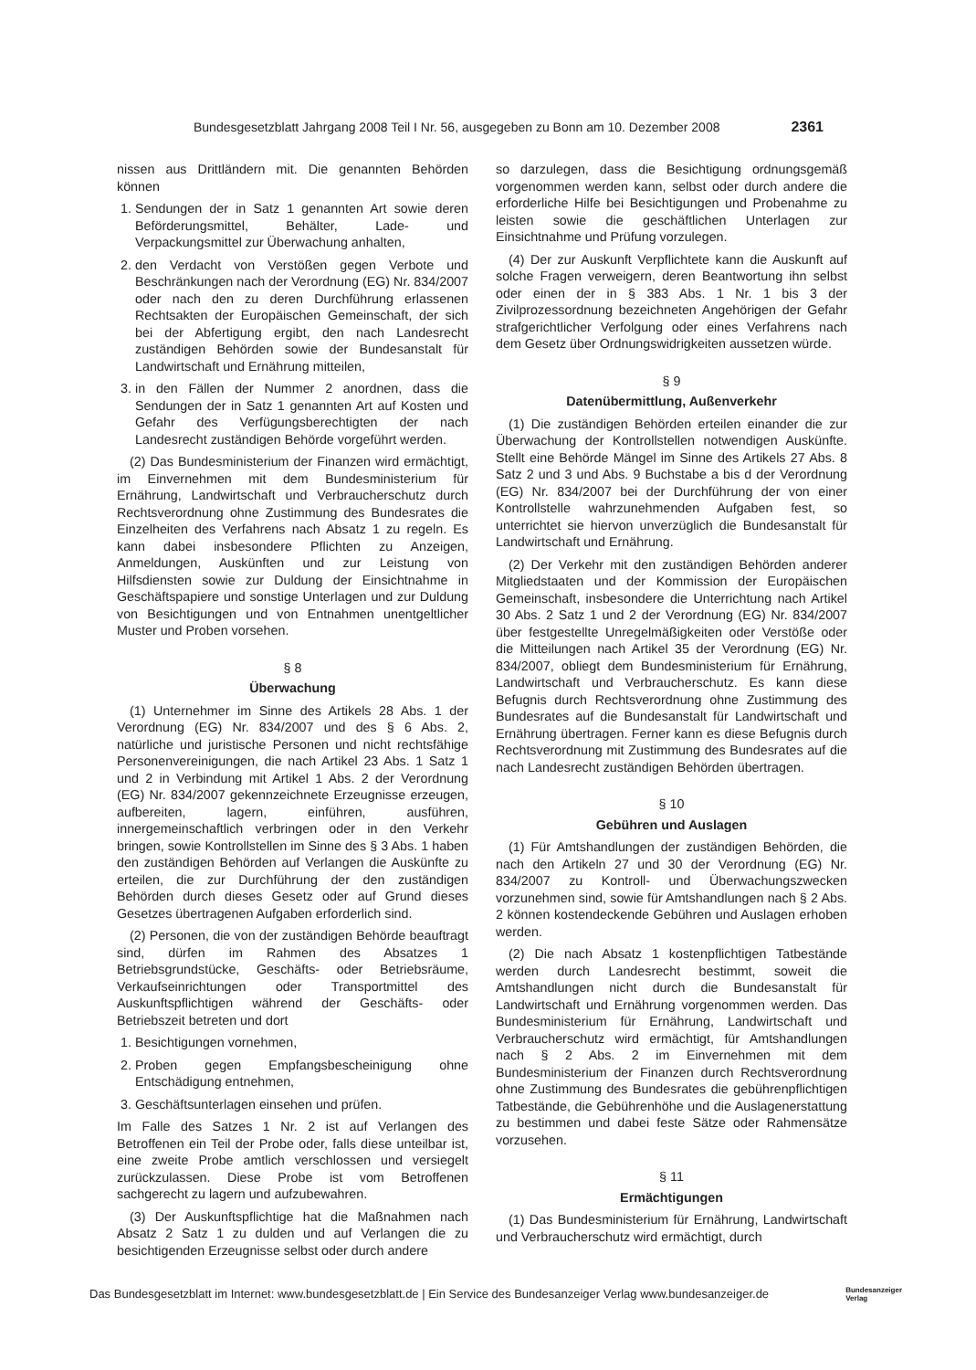Bundesgesetzblatt Jahrgang 2008 Teil I Nr. 56, ausgegeben zu Bonn am 10. Dezember 2008 2361
nissen aus Drittländern mit. Die genannten Behörden können
1. Sendungen der in Satz 1 genannten Art sowie deren Beförderungsmittel, Behälter, Lade- und Verpackungsmittel zur Überwachung anhalten,
2. den Verdacht von Verstößen gegen Verbote und Beschränkungen nach der Verordnung (EG) Nr. 834/2007 oder nach den zu deren Durchführung erlassenen Rechtsakten der Europäischen Gemeinschaft, der sich bei der Abfertigung ergibt, den nach Landesrecht zuständigen Behörden sowie der Bundesanstalt für Landwirtschaft und Ernährung mitteilen,
3. in den Fällen der Nummer 2 anordnen, dass die Sendungen der in Satz 1 genannten Art auf Kosten und Gefahr des Verfügungsberechtigten der nach Landesrecht zuständigen Behörde vorgeführt werden.
(2) Das Bundesministerium der Finanzen wird ermächtigt, im Einvernehmen mit dem Bundesministerium für Ernährung, Landwirtschaft und Verbraucherschutz durch Rechtsverordnung ohne Zustimmung des Bundesrates die Einzelheiten des Verfahrens nach Absatz 1 zu regeln. Es kann dabei insbesondere Pflichten zu Anzeigen, Anmeldungen, Auskünften und zur Leistung von Hilfsdiensten sowie zur Duldung der Einsichtnahme in Geschäftspapiere und sonstige Unterlagen und zur Duldung von Besichtigungen und von Entnahmen unentgeltlicher Muster und Proben vorsehen.
§ 8
Überwachung
(1) Unternehmer im Sinne des Artikels 28 Abs. 1 der Verordnung (EG) Nr. 834/2007 und des § 6 Abs. 2, natürliche und juristische Personen und nicht rechtsfähige Personenvereinigungen, die nach Artikel 23 Abs. 1 Satz 1 und 2 in Verbindung mit Artikel 1 Abs. 2 der Verordnung (EG) Nr. 834/2007 gekennzeichnete Erzeugnisse erzeugen, aufbereiten, lagern, einführen, ausführen, innergemeinschaftlich verbringen oder in den Verkehr bringen, sowie Kontrollstellen im Sinne des § 3 Abs. 1 haben den zuständigen Behörden auf Verlangen die Auskünfte zu erteilen, die zur Durchführung der den zuständigen Behörden durch dieses Gesetz oder auf Grund dieses Gesetzes übertragenen Aufgaben erforderlich sind.
(2) Personen, die von der zuständigen Behörde beauftragt sind, dürfen im Rahmen des Absatzes 1 Betriebsgrundstücke, Geschäfts- oder Betriebsräume, Verkaufseinrichtungen oder Transportmittel des Auskunftspflichtigen während der Geschäfts- oder Betriebszeit betreten und dort
1. Besichtigungen vornehmen,
2. Proben gegen Empfangsbescheinigung ohne Entschädigung entnehmen,
3. Geschäftsunterlagen einsehen und prüfen.
Im Falle des Satzes 1 Nr. 2 ist auf Verlangen des Betroffenen ein Teil der Probe oder, falls diese unteilbar ist, eine zweite Probe amtlich verschlossen und versiegelt zurückzulassen. Diese Probe ist vom Betroffenen sachgerecht zu lagern und aufzubewahren.
(3) Der Auskunftspflichtige hat die Maßnahmen nach Absatz 2 Satz 1 zu dulden und auf Verlangen die zu besichtigenden Erzeugnisse selbst oder durch andere
so darzulegen, dass die Besichtigung ordnungsgemäß vorgenommen werden kann, selbst oder durch andere die erforderliche Hilfe bei Besichtigungen und Probenahme zu leisten sowie die geschäftlichen Unterlagen zur Einsichtnahme und Prüfung vorzulegen.
(4) Der zur Auskunft Verpflichtete kann die Auskunft auf solche Fragen verweigern, deren Beantwortung ihn selbst oder einen der in § 383 Abs. 1 Nr. 1 bis 3 der Zivilprozessordnung bezeichneten Angehörigen der Gefahr strafgerichtlicher Verfolgung oder eines Verfahrens nach dem Gesetz über Ordnungswidrigkeiten aussetzen würde.
§ 9
Datenübermittlung, Außenverkehr
(1) Die zuständigen Behörden erteilen einander die zur Überwachung der Kontrollstellen notwendigen Auskünfte. Stellt eine Behörde Mängel im Sinne des Artikels 27 Abs. 8 Satz 2 und 3 und Abs. 9 Buchstabe a bis d der Verordnung (EG) Nr. 834/2007 bei der Durchführung der von einer Kontrollstelle wahrzunehmenden Aufgaben fest, so unterrichtet sie hiervon unverzüglich die Bundesanstalt für Landwirtschaft und Ernährung.
(2) Der Verkehr mit den zuständigen Behörden anderer Mitgliedstaaten und der Kommission der Europäischen Gemeinschaft, insbesondere die Unterrichtung nach Artikel 30 Abs. 2 Satz 1 und 2 der Verordnung (EG) Nr. 834/2007 über festgestellte Unregelmäßigkeiten oder Verstöße oder die Mitteilungen nach Artikel 35 der Verordnung (EG) Nr. 834/2007, obliegt dem Bundesministerium für Ernährung, Landwirtschaft und Verbraucherschutz. Es kann diese Befugnis durch Rechtsverordnung ohne Zustimmung des Bundesrates auf die Bundesanstalt für Landwirtschaft und Ernährung übertragen. Ferner kann es diese Befugnis durch Rechtsverordnung mit Zustimmung des Bundesrates auf die nach Landesrecht zuständigen Behörden übertragen.
§ 10
Gebühren und Auslagen
(1) Für Amtshandlungen der zuständigen Behörden, die nach den Artikeln 27 und 30 der Verordnung (EG) Nr. 834/2007 zu Kontroll- und Überwachungszwecken vorzunehmen sind, sowie für Amtshandlungen nach § 2 Abs. 2 können kostendeckende Gebühren und Auslagen erhoben werden.
(2) Die nach Absatz 1 kostenpflichtigen Tatbestände werden durch Landesrecht bestimmt, soweit die Amtshandlungen nicht durch die Bundesanstalt für Landwirtschaft und Ernährung vorgenommen werden. Das Bundesministerium für Ernährung, Landwirtschaft und Verbraucherschutz wird ermächtigt, für Amtshandlungen nach § 2 Abs. 2 im Einvernehmen mit dem Bundesministerium der Finanzen durch Rechtsverordnung ohne Zustimmung des Bundesrates die gebührenpflichtigen Tatbestände, die Gebührenhöhe und die Auslagenerstattung zu bestimmen und dabei feste Sätze oder Rahmensätze vorzusehen.
§ 11
Ermächtigungen
(1) Das Bundesministerium für Ernährung, Landwirtschaft und Verbraucherschutz wird ermächtigt, durch
Das Bundesgesetzblatt im Internet: www.bundesgesetzblatt.de | Ein Service des Bundesanzeiger Verlag www.bundesanzeiger.de Bundesanzeiger
Verlag